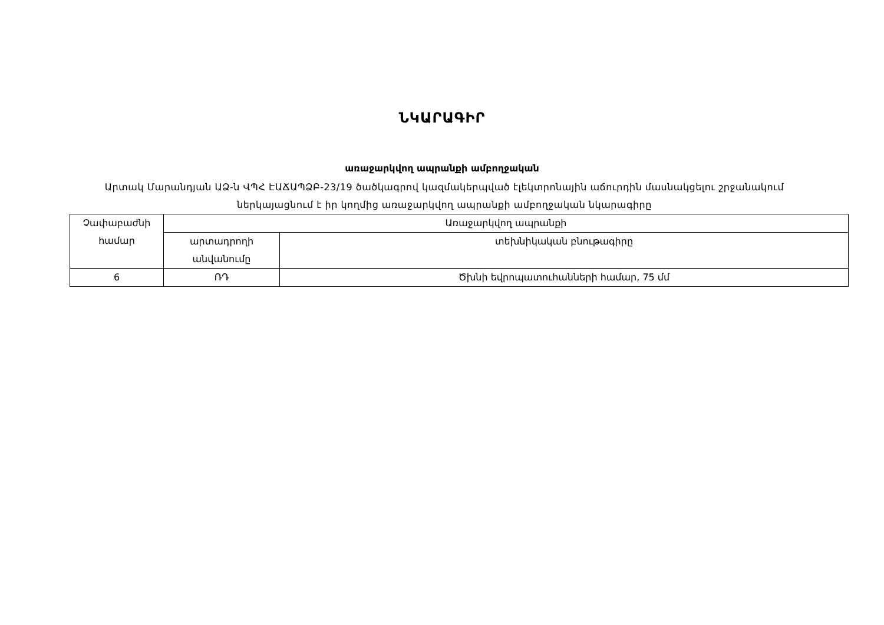ՆԿԱՐԱԳԻՐ
առաջարկվող ապրանքի ամբողջական
Արտակ Մարանդյան ԱՁ-ն ՎՊՀ ԷԱՃԱՊՁԲ-23/19 ծածկագրով կազմակերպված էլեկտրոնային աճուրդին մասնակցելու շրջանակում ներկայացնում է իր կողմից առաջարկվող ապրանքի ամբողջական նկարագիրը
| Չափաբաժնի համար | Առաջարկվող ապրանքի | |
| --- | --- | --- |
| | արտադրողի անվանումը | տեխնիկական բնութագիրը |
| 6 | ՌԴ | Ծխնի եվրոպատուհանների համար, 75 մմ |